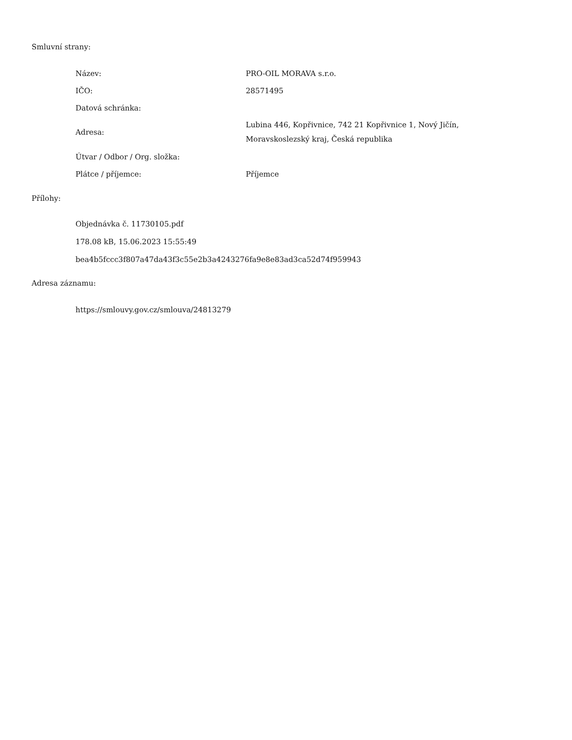Smluvní strany:
| Název: | PRO-OIL MORAVA s.r.o. |
| IČO: | 28571495 |
| Datová schránka: | |
| Adresa: | Lubina 446, Kopřivnice, 742 21 Kopřivnice 1, Nový Jičín, Moravskoslezský kraj, Česká republika |
| Útvar / Odbor / Org. složka: | |
| Plátce / příjemce: | Příjemce |
Přílohy:
Objednávka č. 11730105.pdf
178.08 kB, 15.06.2023 15:55:49
bea4b5fccc3f807a47da43f3c55e2b3a4243276fa9e8e83ad3ca52d74f959943
Adresa záznamu:
https://smlouvy.gov.cz/smlouva/24813279